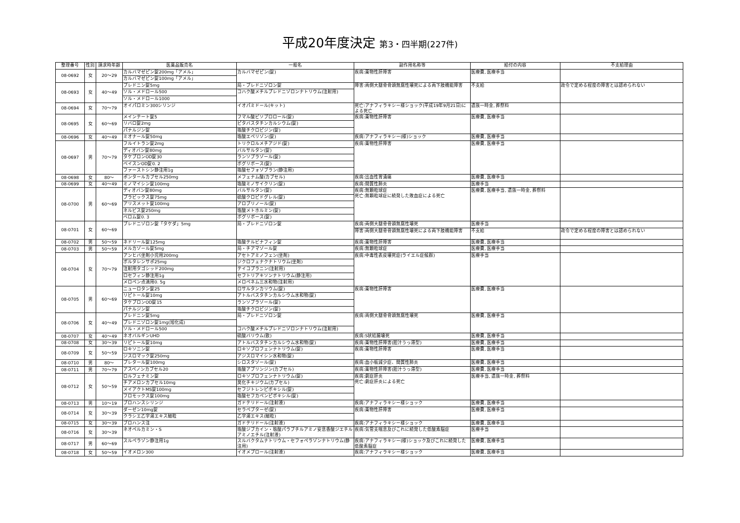平成20年度決定 第3・四半期(227件)
| 整理番号 | 性別 | 請求時年齢 | 医薬品販売名 | 一般名 | 副作用名称等 | 給付の内容 | 不支給理由 |
| --- | --- | --- | --- | --- | --- | --- | --- |
| 08-0692 | 女 | 20～29 | カルバマゼピン錠200mg「アメル」 | カルバマゼピン(錠) | 疾病:薬物性肝障害 | 医療費, 医療手当 | |
| | | | カルバマゼピン錠100mg「アメル」 | | | | |
| 08-0693 | 女 | 40～49 | プレドニン錠5mg | 局・プレドニゾロン錠 | 障害:両側大腿骨骨頭無腐性壊死による両下肢機能障害 | 不支給 | 政令で定める程度の障害とは認められない |
| | | | ソル・メドロール500 | コハク酸メチルプレドニゾロンナトリウム(注射用) | | | |
| | | | ソル・メドロール1000 | | | | |
| 08-0694 | 女 | 70～79 | オイパロミン300シリンジ | イオパミドール(キット) | 死亡:アナフィラキシー様ショック(平成19年9月21日)による死亡 | 遺族一時金, 葬祭料 | |
| 08-0695 | 女 | 60～69 | メインテート錠5 | フマル酸ビソプロロール(錠) | 疾病:薬物性肝障害 | 医療費, 医療手当 | |
| | | | リバロ錠2mg | ピタバスタチンカルシウム(錠) | | | |
| | | | パナルジン錠 | 塩酸チクロピジン(錠) | | | |
| 08-0696 | 女 | 40～49 | ミオナール錠50mg | 塩酸エペリゾン(錠) | 疾病:アナフィラキシー(様)ショック | 医療費, 医療手当 | |
| 08-0697 | 男 | 70～79 | フルイトラン錠2mg | トリクロルメチアジド(錠) | 疾病:薬物性肝障害 | 医療費, 医療手当 | |
| | | | ディオバン錠80mg | バルサルタン(錠) | | | |
| | | | タケプロンOD錠30 | ランソプラゾール(錠) | | | |
| | | | ベイスンOD錠0. 2 | ボグリボース(錠) | | | |
| | | | ファーストシン静注用1g | 塩酸セフォゾプラン(静注用) | | | |
| 08-0698 | 女 | 80～ | ポンタールカプセル250mg | メフェナム酸(カプセル) | 疾病:出血性胃潰瘍 | 医療費, 医療手当 | |
| 08-0699 | 女 | 40～49 | ミノマイシン錠100mg | 塩酸ミノサイクリン(錠) | 疾病:間質性肺炎 | 医療手当 | |
| 08-0700 | 男 | 60～69 | ディオバン錠80mg | バルサルタン(錠) | 疾病:無顆粒球症 死亡:無顆粒球症に続発した敗血症による死亡 | 医療費, 医療手当, 遺族一時金, 葬祭料 | |
| | | | プラビックス錠75mg | 硫酸クロピドグレル(錠) | | | |
| | | | アリスメット錠100mg | アロプリノール(錠) | | | |
| | | | ネルビス錠250mg | 塩酸メトホルミン(錠) | | | |
| | | | ベロム錠0. 3 | ボグリボース(錠) | | | |
| 08-0701 | 女 | 60～69 | プレドニゾロン錠「タケダ」5mg | 局・プレドニゾロン錠 | 疾病:両側大腿骨骨頭無腐性壊死 | 医療手当 | |
| | | | | | 障害:両側大腿骨骨頭無腐性壊死による両下肢機能障害 | 不支給 | 政令で定める程度の障害とは認められない |
| 08-0702 | 男 | 50～59 | ネドリール錠125mg | 塩酸テルビナフィン錠 | 疾病:薬物性肝障害 | 医療費, 医療手当 | |
| 08-0703 | 男 | 50～59 | メルカゾール錠5mg | 局・チアマゾール錠 | 疾病:無顆粒球症 | 医療費, 医療手当 | |
| 08-0704 | 女 | 70～79 | アンヒバ坐剤小児用200mg | アセトアミノフェン(坐剤) | 疾病:中毒性表皮壊死症(ライエル症候群) | 医療手当 | |
| | | | ボルタレンサポ25mg | ジクロフェナクナトリウム(坐剤) | | | |
| | | | 注射用タゴシッド200mg | テイコプラニン(注射用) | | | |
| | | | ロセフィン静注用1g | セフトリアキソンナトリウム(静注用) | | | |
| | | | メロペン点滴用0. 5g | メロペネム三水和物(注射用) | | | |
| 08-0705 | 男 | 60～69 | ニューロタン錠25 | ロサルタンカリウム(錠) | 疾病:薬物性肝障害 | 医療費, 医療手当 | |
| | | | リピトール錠10mg | アトルバスタチンカルシウム水和物(錠) | | | |
| | | | タケプロンOD錠15 | ランソプラゾール(錠) | | | |
| | | | パナルジン錠 | 塩酸チクロピジン(錠) | | | |
| 08-0706 | 女 | 40～49 | プレドニン錠5mg | 局・プレドニゾロン錠 | 疾病:両側大腿骨骨頭無腐性壊死 | 医療費, 医療手当 | |
| | | | プレドニゾロン錠1mg(旭化成) | | | | |
| | | | ソル・メドロール500 | コハク酸メチルプレドニゾロンナトリウム(注射用) | | | |
| 08-0707 | 女 | 40～49 | ネオバルギンUHD | 硫酸バリウム(散) | 疾病:S状結腸壊死 | 医療費, 医療手当 | |
| 08-0708 | 女 | 30～39 | リピトール錠10mg | アトルバスタチンカルシウム水和物(錠) | 疾病:薬物性肝障害(胆汁うっ滞型) | 医療費, 医療手当 | |
| 08-0709 | 女 | 50～59 | ロキソニン錠 | ロキソプロフェンナトリウム(錠) | 疾病:薬物性肝障害 | 医療費, 医療手当 | |
| | | | ジスロマック錠250mg | アジスロマイシン水和物(錠) | | | |
| 08-0710 | 男 | 80～ | プレタール錠100mg | シロスタゾール(錠) | 疾病:血小板減少症、間質性肺炎 | 医療費, 医療手当 | |
| 08-0711 | 男 | 70～79 | アスペノンカプセル20 | 塩酸アプリンジン(カプセル) | 疾病:薬物性肝障害(胆汁うっ滞型) | 医療費, 医療手当 | |
| 08-0712 | 女 | 50～59 | ロルフェナミン錠 | ロキソプロフェンナトリウム(錠) | 疾病:劇症肝炎 死亡:劇症肝炎による死亡 | 医療手当, 遺族一時金, 葬祭料 | |
| | | | チアメロンカプセル10mg | 臭化チキジウム(カプセル) | | | |
| | | | メイアクトMS錠100mg | セフジトレンピボキシル(錠) | | | |
| | | | フロモックス錠100mg | 塩酸セフカペンピボキシル(錠) | | | |
| 08-0713 | 男 | 10～19 | プロハンスシリンジ | ガドテリドール(注射液) | 疾病:アナフィラキシー様ショック | 医療費, 医療手当 | |
| 08-0714 | 女 | 30～39 | ダーゼン10mg錠 | セラペプターゼ(錠) | 疾病:薬物性肝障害 | 医療費, 医療手当 | |
| | | | クラシエ乙字湯エキス細粒 | 乙字湯エキス(細粒) | | | |
| 08-0715 | 女 | 30～39 | プロハンス注 | ガドテリドール(注射液) | 疾病:アナフィラキシー様ショック | 医療費, 医療手当 | |
| 08-0716 | 女 | 30～39 | ネオペルカミン・S | 塩酸ジブカイン・塩酸パラブチルアミノ安息香酸ジエチルアミノエチル(注射液) | 疾病:気管支喘息及びこれに続発した低酸素脳症 | 医療手当 | |
| 08-0717 | 男 | 60～69 | スルペラゾン静注用1g | スルバクタムナトリウム・セフォペラゾンナトリウム(静注用) | 疾病:アナフィラキシー(様)ショック及びこれに続発した低酸素脳症 | 医療費, 医療手当 | |
| 08-0718 | 女 | 50～59 | イオメロン300 | イオメプロール(注射液) | 疾病:アナフィラキシー様ショック | 医療費, 医療手当 | |